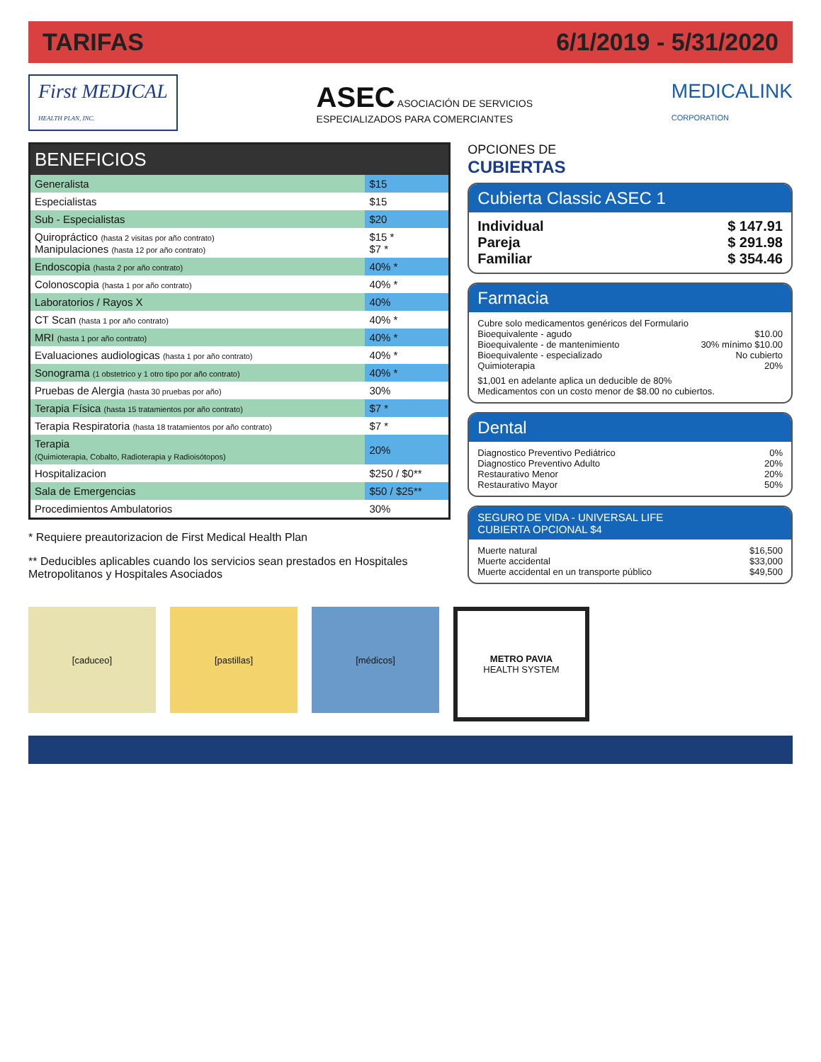TARIFAS 6/1/2019 - 5/31/2020
First MEDICAL
HEALTH PLAN, INC.
ASEC ASOCIACIÓN DE SERVICIOS
ESPECIALIZADOS PARA COMERCIANTES
MEDICALINK
CORPORATION
| BENEFICIOS | |
| --- | --- |
| Generalista | $15 |
| Especialistas | $15 |
| Sub - Especialistas | $20 |
| Quiropráctico (hasta 2 visitas por año contrato) Manipulaciones (hasta 12 por año contrato) | $15 * $7 * |
| Endoscopia (hasta 2 por año contrato) | 40% * |
| Colonoscopia (hasta 1 por año contrato) | 40% * |
| Laboratorios / Rayos X | 40% |
| CT Scan (hasta 1 por año contrato) | 40% * |
| MRI (hasta 1 por año contrato) | 40% * |
| Evaluaciones audiologicas (hasta 1 por año contrato) | 40% * |
| Sonograma (1 obstetrico y 1 otro tipo por año contrato) | 40% * |
| Pruebas de Alergia (hasta 30 pruebas por año) | 30% |
| Terapia Física (hasta 15 tratamientos por año contrato) | $7 * |
| Terapia Respiratoria (hasta 18 tratamientos por año contrato) | $7 * |
| Terapia (Quimioterapia, Cobalto, Radioterapia y Radioisótopos) | 20% |
| Hospitalizacion | $250 / $0** |
| Sala de Emergencias | $50 / $25** |
| Procedimientos Ambulatorios | 30% |
* Requiere preautorizacion de First Medical Health Plan
** Deducibles aplicables cuando los servicios sean prestados en Hospitales Metropolitanos y Hospitales Asociados
OPCIONES DE
CUBIERTAS
Cubierta Classic ASEC 1
Individual $ 147.91
Pareja $ 291.98
Familiar $ 354.46
Farmacia
Cubre solo medicamentos genéricos del Formulario
Bioequivalente - agudo $10.00
Bioequivalente - de mantenimiento 30% mínimo $10.00
Bioequivalente - especializado No cubierto
Quimioterapia 20%
$1,001 en adelante aplica un deducible de 80%
Medicamentos con un costo menor de $8.00 no cubiertos.
Dental
Diagnostico Preventivo Pediátrico 0%
Diagnostico Preventivo Adulto 20%
Restaurativo Menor 20%
Restaurativo Mayor 50%
SEGURO DE VIDA - UNIVERSAL LIFE
CUBIERTA OPCIONAL $4
Muerte natural $16,500
Muerte accidental $33,000
Muerte accidental en un transporte público $49,500
[caduceo] [pastillas] [médicos] METRO PAVIA
HEALTH SYSTEM